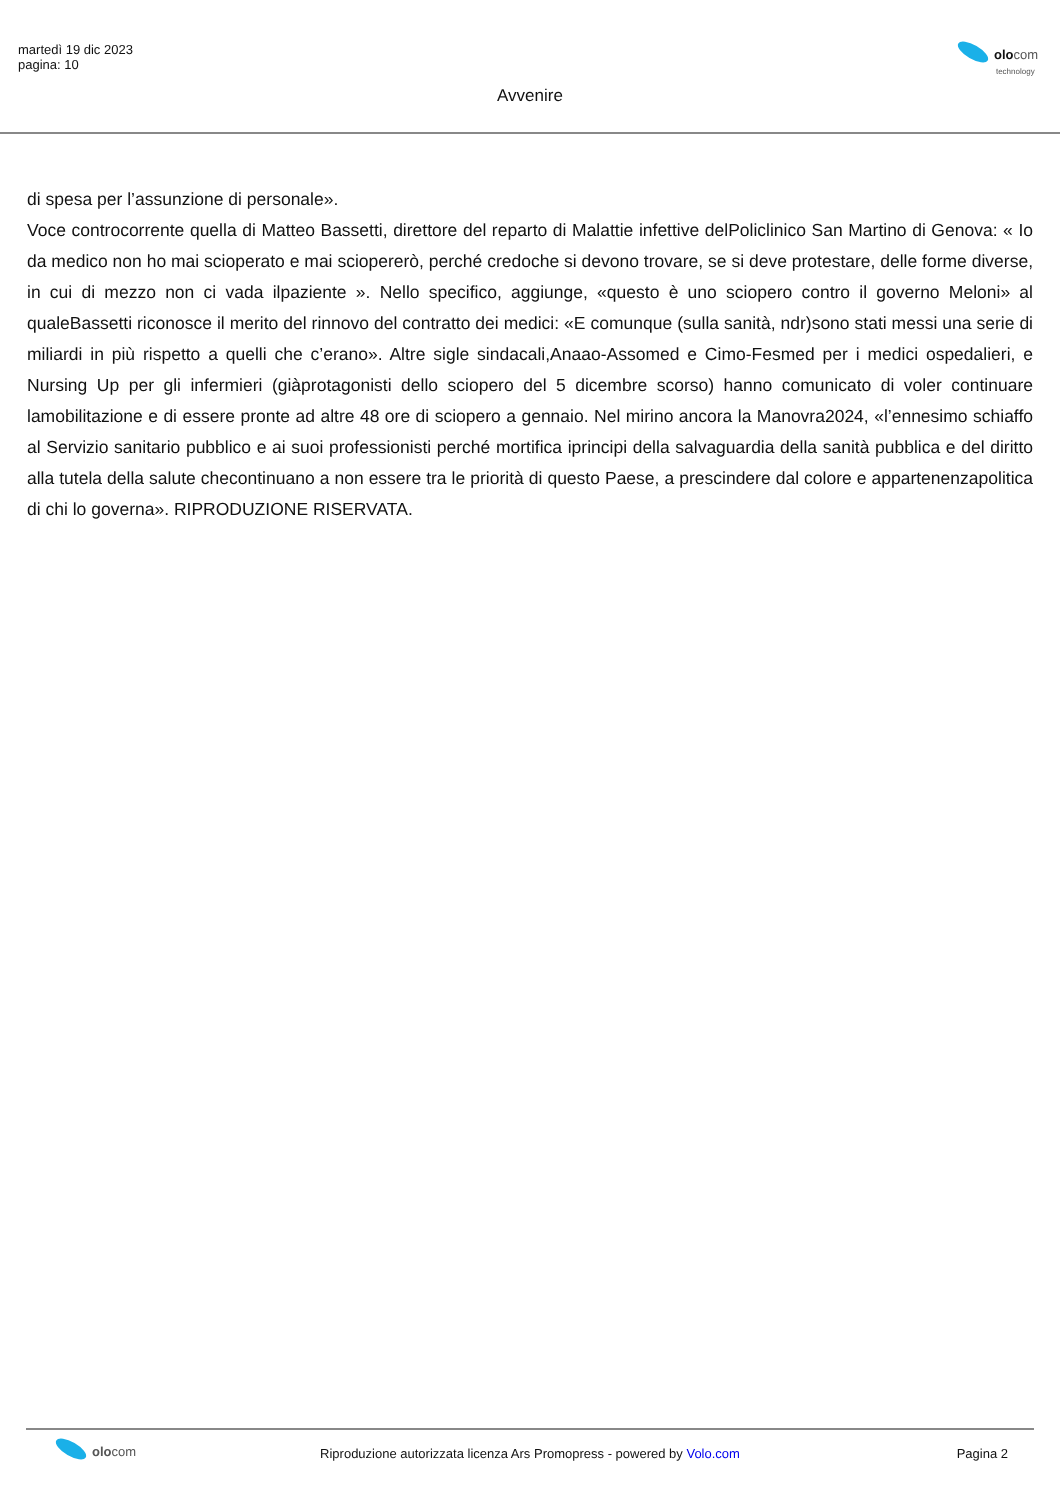martedì 19 dic 2023
pagina: 10
olocom
technology
Avvenire
di spesa per l’assunzione di personale».
Voce controcorrente quella di Matteo Bassetti, direttore del reparto di Malattie infettive delPoliclinico San Martino di Genova: « Io da medico non ho mai scioperato e mai sciopererò, perché credoche si devono trovare, se si deve protestare, delle forme diverse, in cui di mezzo non ci vada ilpaziente ». Nello specifico, aggiunge, «questo è uno sciopero contro il governo Meloni» al qualeBassetti riconosce il merito del rinnovo del contratto dei medici: «E comunque (sulla sanità, ndr)sono stati messi una serie di miliardi in più rispetto a quelli che c’erano». Altre sigle sindacali,Anaao-Assomed e Cimo-Fesmed per i medici ospedalieri, e Nursing Up per gli infermieri (giàprotagonisti dello sciopero del 5 dicembre scorso) hanno comunicato di voler continuare lamobilitazione e di essere pronte ad altre 48 ore di sciopero a gennaio. Nel mirino ancora la Manovra2024, «l’ennesimo schiaffo al Servizio sanitario pubblico e ai suoi professionisti perché mortifica iprincipi della salvaguardia della sanità pubblica e del diritto alla tutela della salute checontinuano a non essere tra le priorità di questo Paese, a prescindere dal colore e appartenenzapolitica di chi lo governa». RIPRODUZIONE RISERVATA.
olocom
Riproduzione autorizzata licenza Ars Promopress - powered by Volo.com
Pagina 2